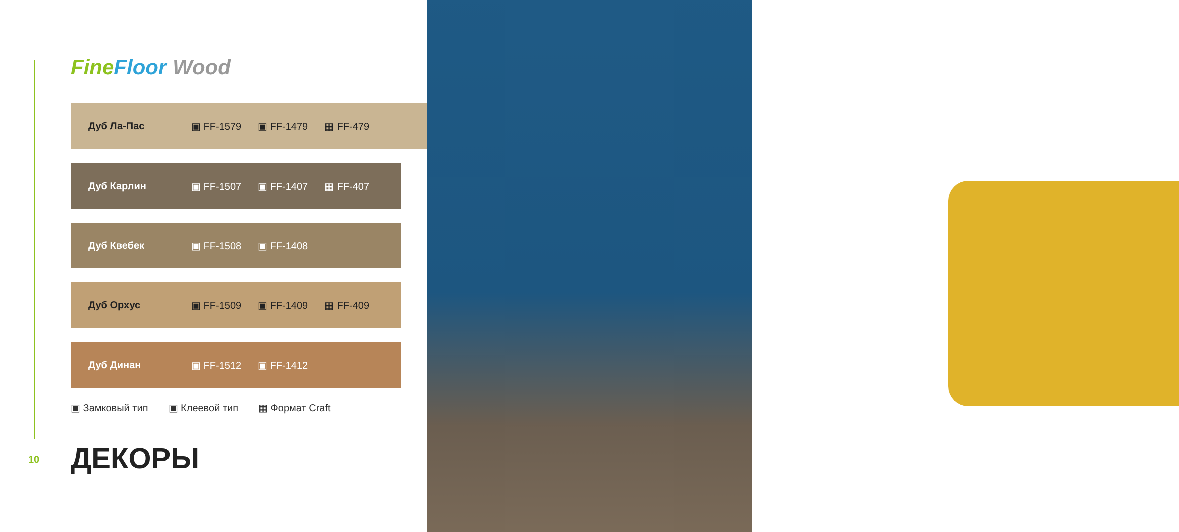Fine Floor Wood
Дуб Ла-Пас ▣ FF-1579 ▣ FF-1479 ▦ FF-479
Дуб Карлин ▣ FF-1507 ▣ FF-1407 ▦ FF-407
Дуб Квебек ▣ FF-1508 ▣ FF-1408
Дуб Орхус ▣ FF-1509 ▣ FF-1409 ▦ FF-409
Дуб Динан ▣ FF-1512 ▣ FF-1412
▣ Замковый тип ▣ Клеевой тип ▦ Формат Craft
10 ДЕКОРЫ